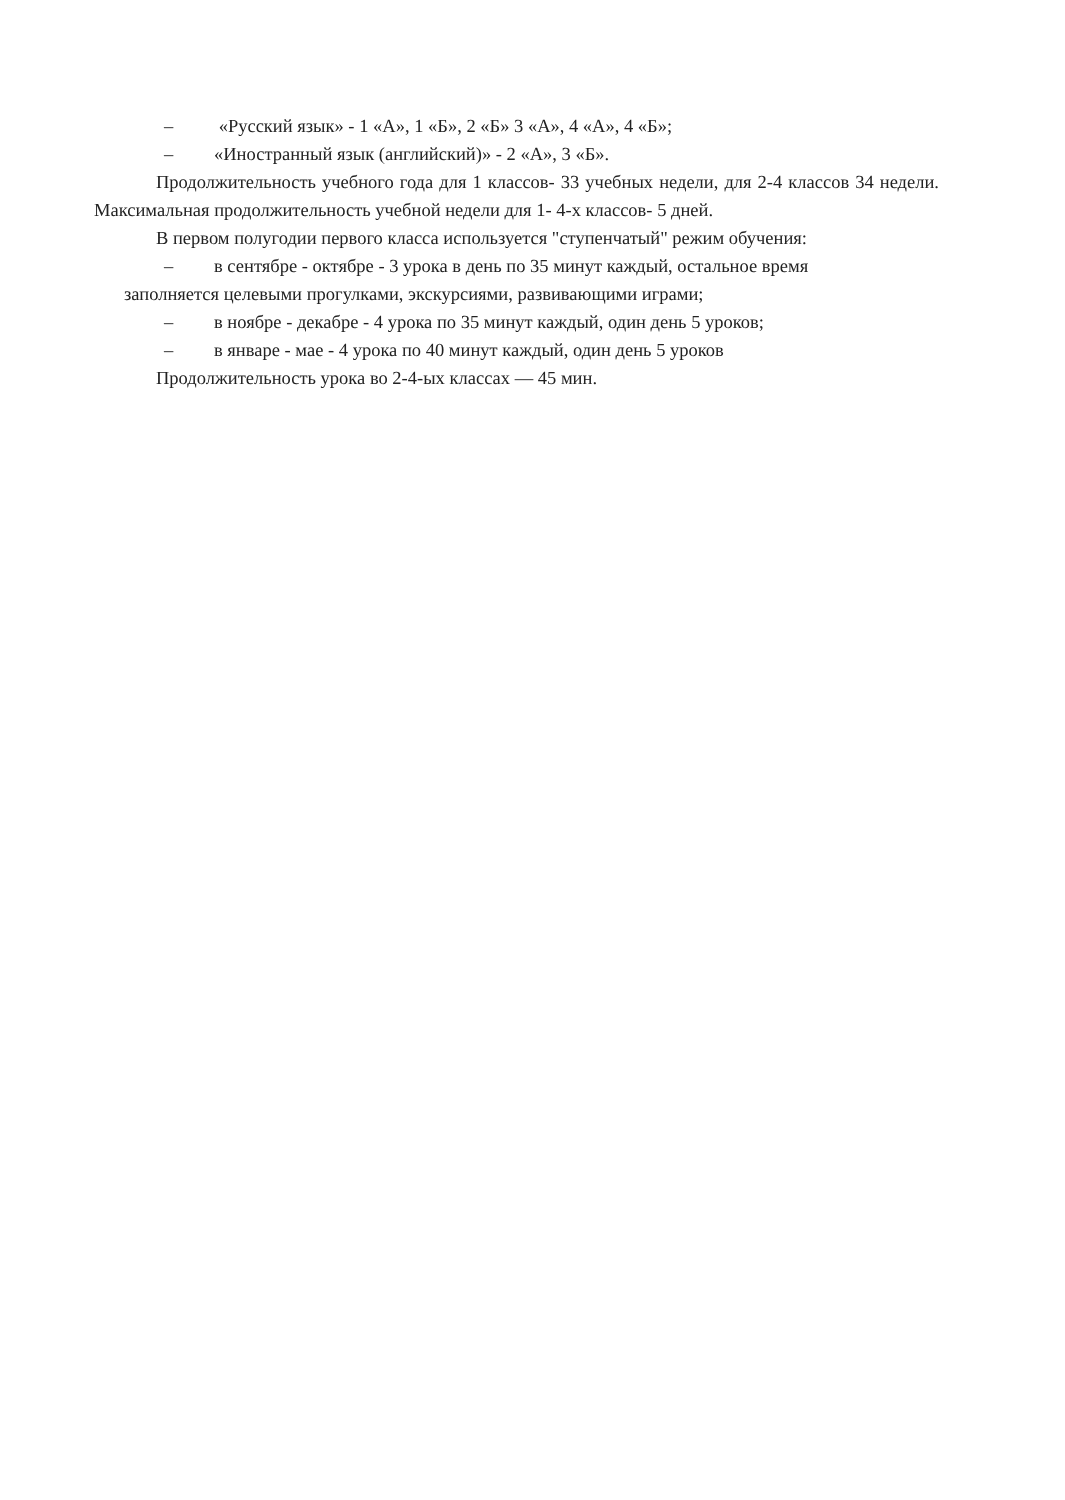– «Русский язык» - 1 «А», 1 «Б», 2 «Б» 3 «А», 4 «А», 4 «Б»;
– «Иностранный язык (английский)» - 2 «А», 3 «Б».
Продолжительность учебного года для 1 классов- 33 учебных недели, для 2-4 классов 34 недели. Максимальная продолжительность учебной недели для 1- 4-х классов- 5 дней.
В первом полугодии первого класса используется "ступенчатый" режим обучения:
– в сентябре - октябре - 3 урока в день по 35 минут каждый, остальное время
заполняется целевыми прогулками, экскурсиями, развивающими играми;
– в ноябре - декабре - 4 урока по 35 минут каждый, один день 5 уроков;
– в январе - мае - 4 урока по 40 минут каждый, один день 5 уроков
Продолжительность урока во 2-4-ых классах — 45 мин.